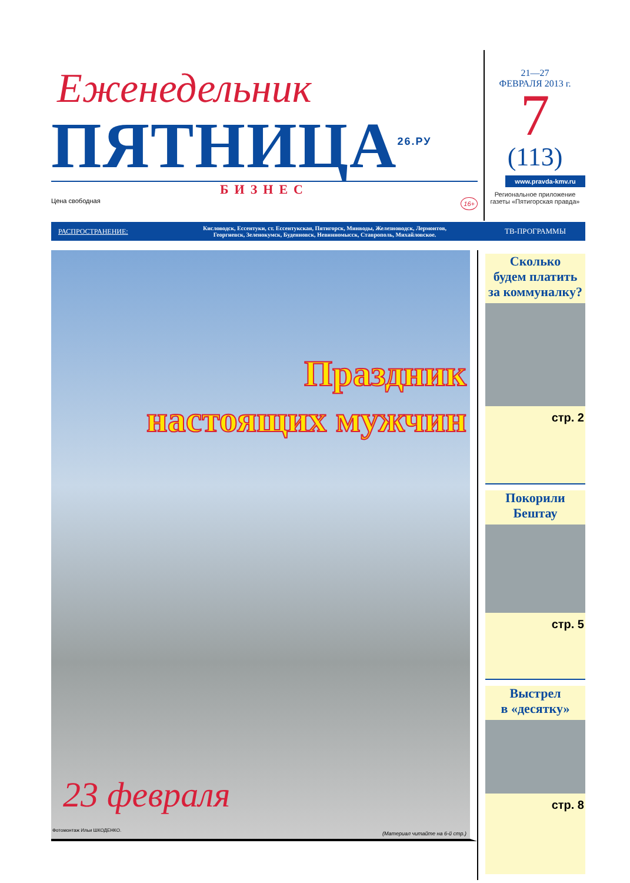Еженедельник
ПЯТНИЦА<sup>26.РУ</sup>
БИЗНЕС
Цена свободная 16+
21—27
ФЕВРАЛЯ 2013 г.
7
(113)
www.pravda-kmv.ru
Региональное приложение
газеты «Пятигорская правда»
РАСПРОСТРАНЕНИЕ: Кисловодск, Ессентуки, ст. Ессентукская, Пятигорск, Минводы, Железноводск, Лермонтов,
Георгиевск, Зеленокумск, Буденновск, Невинномысск, Ставрополь, Михайловское. ТВ-ПРОГРАММЫ
Праздник
настоящих мужчин
23 февраля
(Материал читайте на 6-й стр.)
Фотомонтаж Ильи ШКОДЕНКО.
Сколько
будем платить
за коммуналку?
стр. 2
Покорили
Бештау
стр. 5
Выстрел
в «десятку»
стр. 8